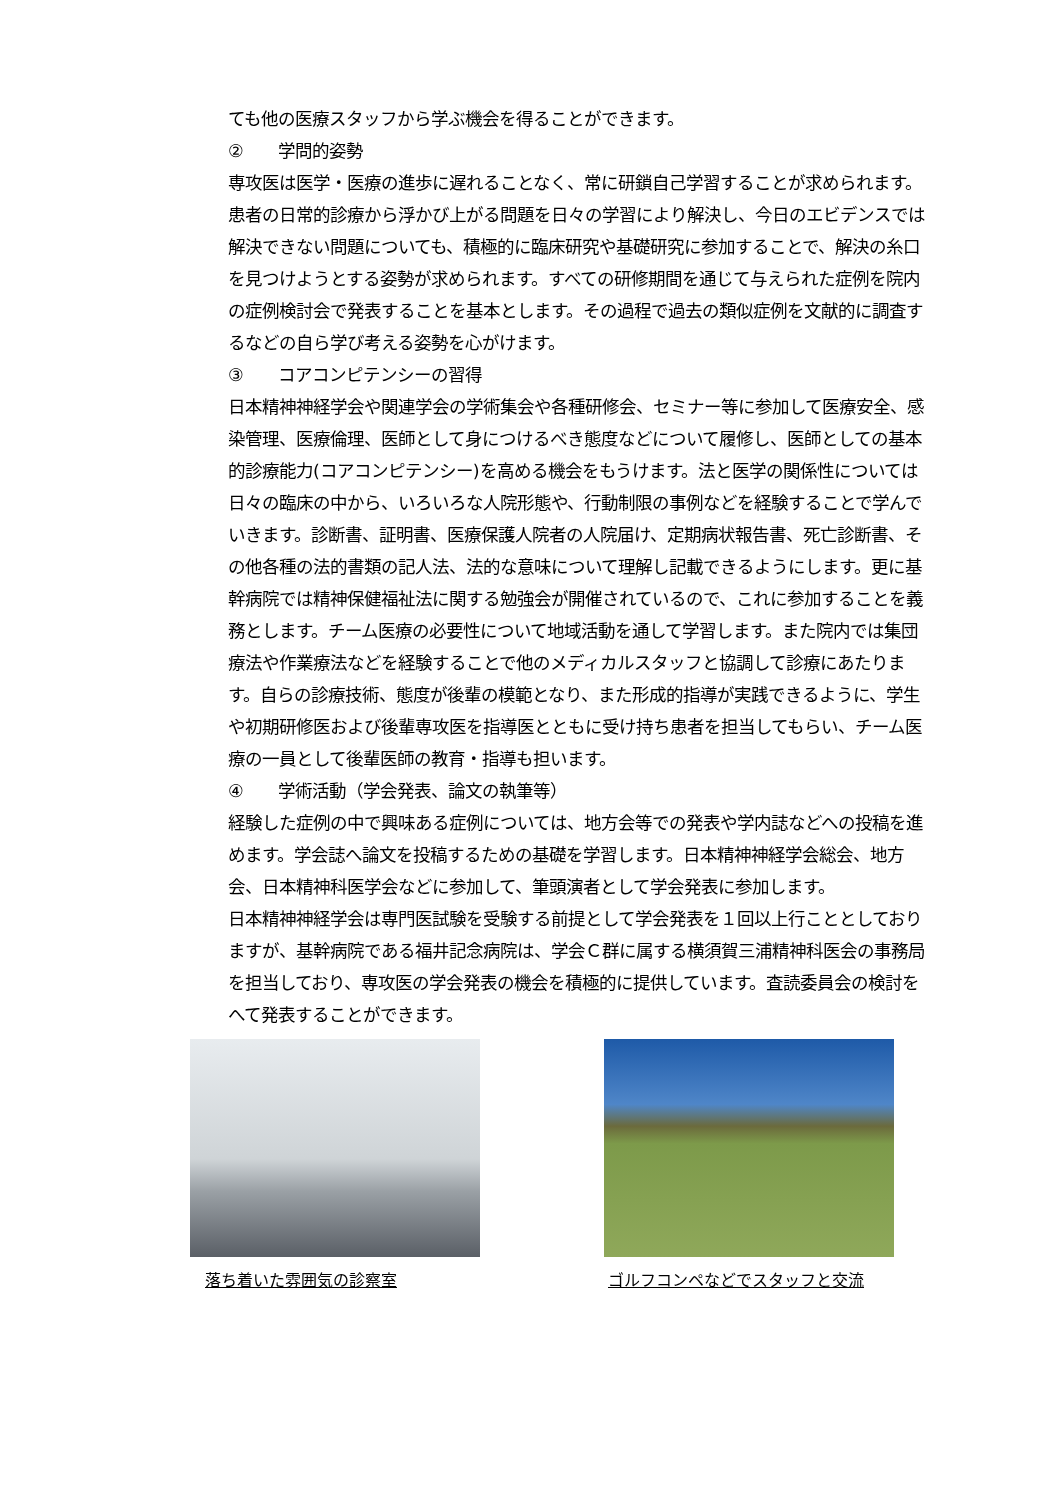ても他の医療スタッフから学ぶ機会を得ることができます。
② 学問的姿勢
専攻医は医学・医療の進歩に遅れることなく、常に研鎖自己学習することが求められます。患者の日常的診療から浮かび上がる問題を日々の学習により解決し、今日のエビデンスでは解決できない問題についても、積極的に臨床研究や基礎研究に参加することで、解決の糸口を見つけようとする姿勢が求められます。すべての研修期間を通じて与えられた症例を院内の症例検討会で発表することを基本とします。その過程で過去の類似症例を文献的に調査するなどの自ら学び考える姿勢を心がけます。
③ コアコンピテンシーの習得
日本精神神経学会や関連学会の学術集会や各種研修会、セミナー等に参加して医療安全、感染管理、医療倫理、医師として身につけるべき態度などについて履修し、医師としての基本的診療能力(コアコンピテンシー)を高める機会をもうけます。法と医学の関係性については日々の臨床の中から、いろいろな人院形態や、行動制限の事例などを経験することで学んでいきます。診断書、証明書、医療保護人院者の人院届け、定期病状報告書、死亡診断書、その他各種の法的書類の記人法、法的な意味について理解し記載できるようにします。更に基幹病院では精神保健福祉法に関する勉強会が開催されているので、これに参加することを義務とします。チーム医療の必要性について地域活動を通して学習します。また院内では集団療法や作業療法などを経験することで他のメディカルスタッフと協調して診療にあたります。自らの診療技術、態度が後輩の模範となり、また形成的指導が実践できるように、学生や初期研修医および後輩専攻医を指導医とともに受け持ち患者を担当してもらい、チーム医療の一員として後輩医師の教育・指導も担います。
④ 学術活動（学会発表、論文の執筆等）
経験した症例の中で興味ある症例については、地方会等での発表や学内誌などへの投稿を進めます。学会誌へ論文を投稿するための基礎を学習します。日本精神神経学会総会、地方会、日本精神科医学会などに参加して、筆頭演者として学会発表に参加します。
日本精神神経学会は専門医試験を受験する前提として学会発表を１回以上行こととしておりますが、基幹病院である福井記念病院は、学会Ｃ群に属する横須賀三浦精神科医会の事務局を担当しており、専攻医の学会発表の機会を積極的に提供しています。査読委員会の検討をへて発表することができます。
落ち着いた雰囲気の診察室 ゴルフコンペなどでスタッフと交流